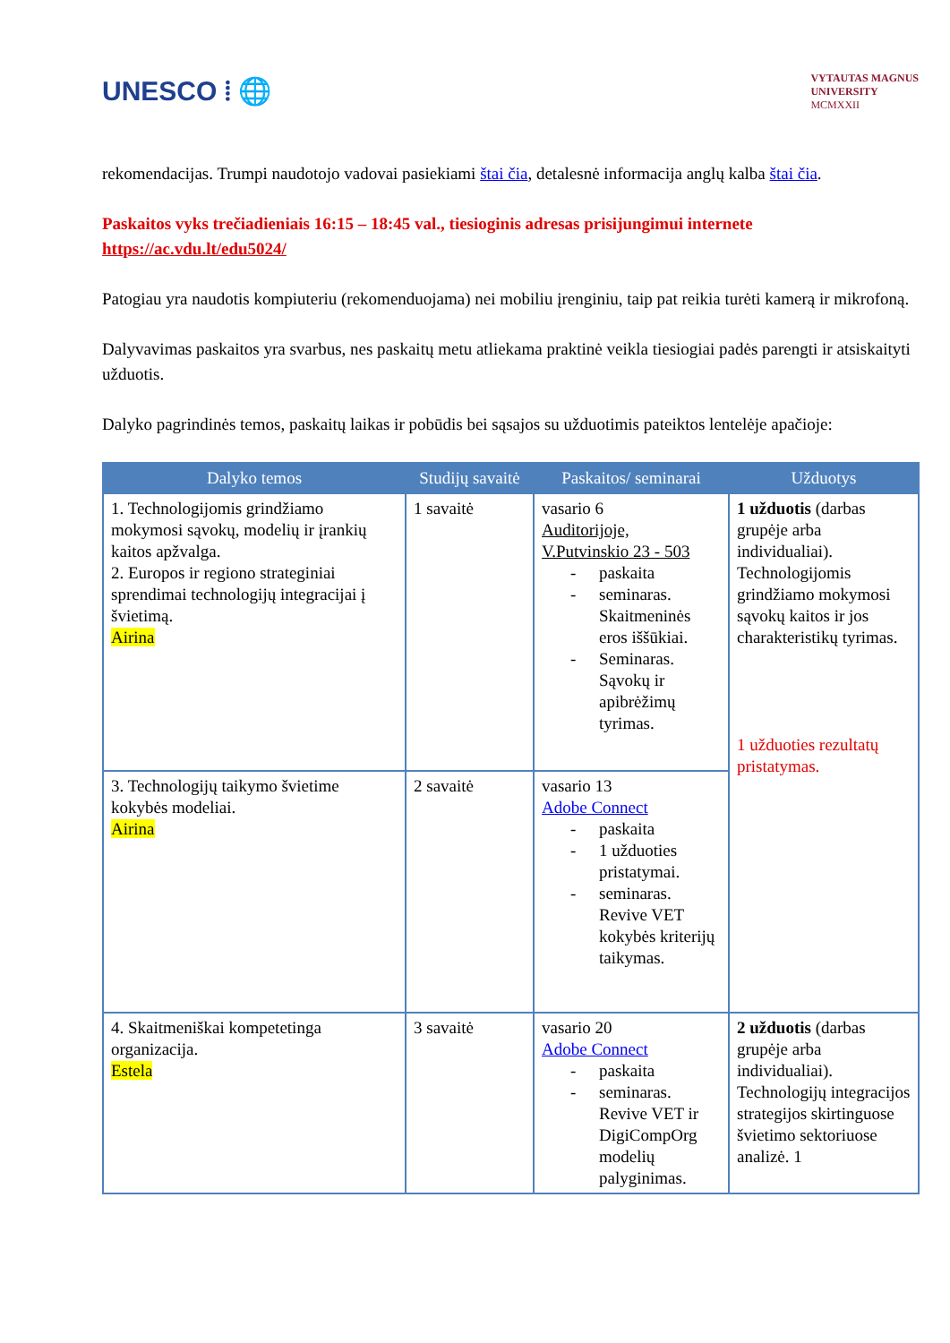UNESCO ⦙ 🌐
VYTAUTAS MAGNUS
UNIVERSITY
MCMXXII
rekomendacijas. Trumpi naudotojo vadovai pasiekiami štai čia, detalesnė informacija anglų kalba štai čia.
Paskaitos vyks trečiadieniais 16:15 – 18:45 val., tiesioginis adresas prisijungimui internete https://ac.vdu.lt/edu5024/
Patogiau yra naudotis kompiuteriu (rekomenduojama) nei mobiliu įrenginiu, taip pat reikia turėti kamerą ir mikrofoną.
Dalyvavimas paskaitos yra svarbus, nes paskaitų metu atliekama praktinė veikla tiesiogiai padės parengti ir atsiskaityti užduotis.
Dalyko pagrindinės temos, paskaitų laikas ir pobūdis bei sąsajos su užduotimis pateiktos lentelėje apačioje:
| Dalyko temos | Studijų savaitė | Paskaitos/ seminarai | Užduotys |
| --- | --- | --- | --- |
| 1. Technologijomis grindžiamo mokymosi sąvokų, modelių ir įrankių kaitos apžvalga. 2. Europos ir regiono strateginiai sprendimai technologijų integracijai į švietimą. Airina | 1 savaitė | vasario 6 Auditorijoje, V.Putvinskio 23 - 503 - paskaita - seminaras. Skaitmeninės eros iššūkiai. - Seminaras. Sąvokų ir apibrėžimų tyrimas. | 1 užduotis (darbas grupėje arba individualiai). Technologijomis grindžiamo mokymosi sąvokų kaitos ir jos charakteristikų tyrimas. 1 užduoties rezultatų pristatymas. |
| 3. Technologijų taikymo švietime kokybės modeliai. Airina | 2 savaitė | vasario 13 Adobe Connect - paskaita - 1 užduoties pristatymai. - seminaras. Revive VET kokybės kriterijų taikymas. | |
| 4. Skaitmeniškai kompetetinga organizacija. Estela | 3 savaitė | vasario 20 Adobe Connect - paskaita - seminaras. Revive VET ir DigiCompOrg modelių palyginimas. | 2 užduotis (darbas grupėje arba individualiai). Technologijų integracijos strategijos skirtinguose švietimo sektoriuose analizė. 1 |